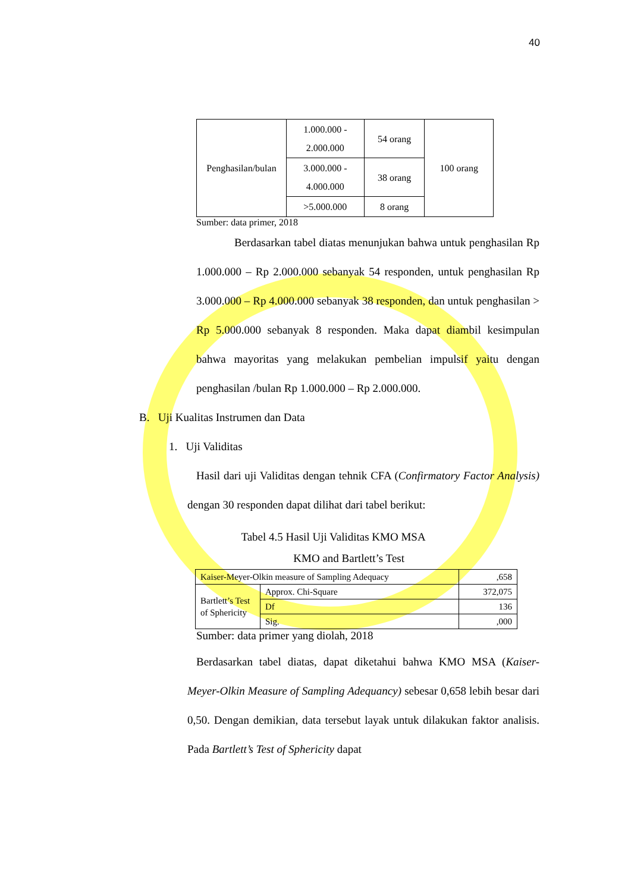40
| Penghasilan/bulan | 1.000.000 - 2.000.000 | 54 orang | 100 orang |
| | 3.000.000 - 4.000.000 | 38 orang | |
| | >5.000.000 | 8 orang | |
Sumber: data primer, 2018
Berdasarkan tabel diatas menunjukan bahwa untuk penghasilan Rp 1.000.000 – Rp 2.000.000 sebanyak 54 responden, untuk penghasilan Rp 3.000.000 – Rp 4.000.000 sebanyak 38 responden, dan untuk penghasilan > Rp 5.000.000 sebanyak 8 responden. Maka dapat diambil kesimpulan bahwa mayoritas yang melakukan pembelian impulsif yaitu dengan penghasilan /bulan Rp 1.000.000 – Rp 2.000.000.
B. Uji Kualitas Instrumen dan Data
1. Uji Validitas
Hasil dari uji Validitas dengan tehnik CFA (Confirmatory Factor Analysis) dengan 30 responden dapat dilihat dari tabel berikut:
Tabel 4.5 Hasil Uji Validitas KMO MSA
KMO and Bartlett’s Test
| Kaiser-Meyer-Olkin measure of Sampling Adequacy | | ,658 |
| Bartlett’s Test of Sphericity | Approx. Chi-Square | 372,075 |
| | Df | 136 |
| | Sig. | ,000 |
Sumber: data primer yang diolah, 2018
Berdasarkan tabel diatas, dapat diketahui bahwa KMO MSA (Kaiser-Meyer-Olkin Measure of Sampling Adequancy) sebesar 0,658 lebih besar dari 0,50. Dengan demikian, data tersebut layak untuk dilakukan faktor analisis. Pada Bartlett’s Test of Sphericity dapat